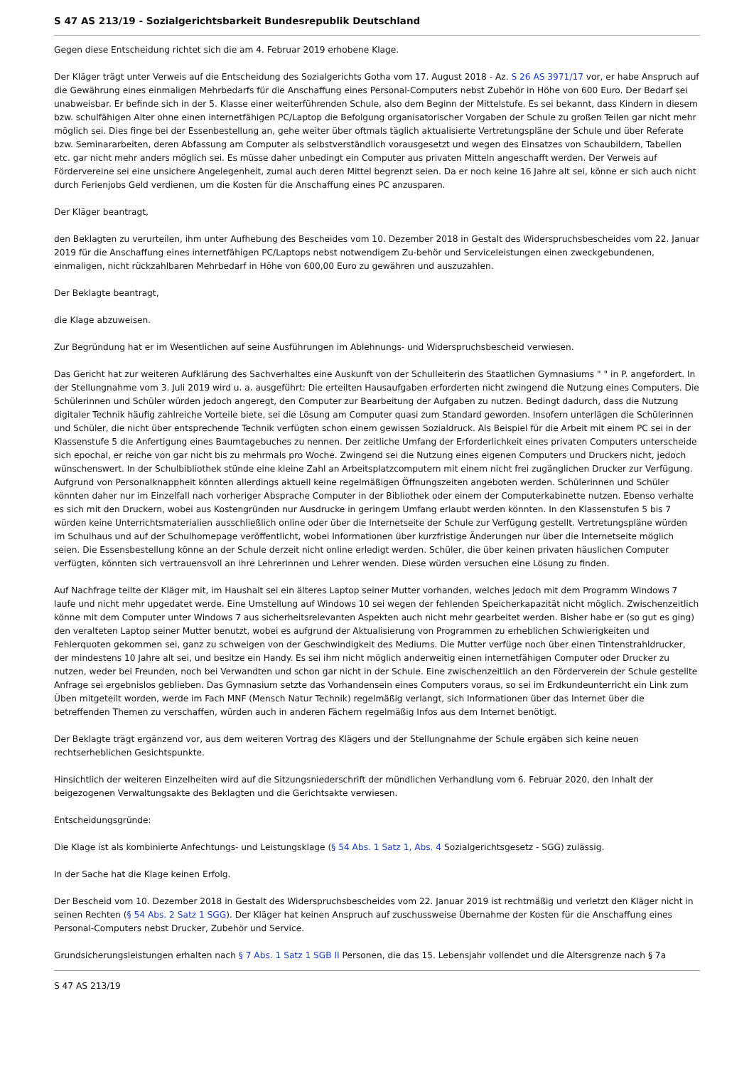S 47 AS 213/19 - Sozialgerichtsbarkeit Bundesrepublik Deutschland
Gegen diese Entscheidung richtet sich die am 4. Februar 2019 erhobene Klage.
Der Kläger trägt unter Verweis auf die Entscheidung des Sozialgerichts Gotha vom 17. August 2018 - Az. S 26 AS 3971/17 vor, er habe Anspruch auf die Gewährung eines einmaligen Mehrbedarfs für die Anschaffung eines Personal-Computers nebst Zubehör in Höhe von 600 Euro. Der Bedarf sei unabweisbar. Er befinde sich in der 5. Klasse einer weiterführenden Schule, also dem Beginn der Mittelstufe. Es sei bekannt, dass Kindern in diesem bzw. schulfähigen Alter ohne einen internetfähigen PC/Laptop die Befolgung organisatorischer Vorgaben der Schule zu großen Teilen gar nicht mehr möglich sei. Dies finge bei der Essenbestellung an, gehe weiter über oftmals täglich aktualisierte Vertretungspläne der Schule und über Referate bzw. Seminararbeiten, deren Abfassung am Computer als selbstverständlich vorausgesetzt und wegen des Einsatzes von Schaubildern, Tabellen etc. gar nicht mehr anders möglich sei. Es müsse daher unbedingt ein Computer aus privaten Mitteln angeschafft werden. Der Verweis auf Fördervereine sei eine unsichere Angelegenheit, zumal auch deren Mittel begrenzt seien. Da er noch keine 16 Jahre alt sei, könne er sich auch nicht durch Ferienjobs Geld verdienen, um die Kosten für die Anschaffung eines PC anzusparen.
Der Kläger beantragt,
den Beklagten zu verurteilen, ihm unter Aufhebung des Bescheides vom 10. Dezember 2018 in Gestalt des Widerspruchsbescheides vom 22. Januar 2019 für die Anschaffung eines internetfähigen PC/Laptops nebst notwendigem Zu-behör und Serviceleistungen einen zweckgebundenen, einmaligen, nicht rückzahlbaren Mehrbedarf in Höhe von 600,00 Euro zu gewähren und auszuzahlen.
Der Beklagte beantragt,
die Klage abzuweisen.
Zur Begründung hat er im Wesentlichen auf seine Ausführungen im Ablehnungs- und Widerspruchsbescheid verwiesen.
Das Gericht hat zur weiteren Aufklärung des Sachverhaltes eine Auskunft von der Schulleiterin des Staatlichen Gymnasiums " " in P. angefordert. In der Stellungnahme vom 3. Juli 2019 wird u. a. ausgeführt: Die erteilten Hausaufgaben erforderten nicht zwingend die Nutzung eines Computers. Die Schülerinnen und Schüler würden jedoch angeregt, den Computer zur Bearbeitung der Aufgaben zu nutzen. Bedingt dadurch, dass die Nutzung digitaler Technik häufig zahlreiche Vorteile biete, sei die Lösung am Computer quasi zum Standard geworden. Insofern unterlägen die Schülerinnen und Schüler, die nicht über entsprechende Technik verfügten schon einem gewissen Sozialdruck. Als Beispiel für die Arbeit mit einem PC sei in der Klassenstufe 5 die Anfertigung eines Baumtagebuches zu nennen. Der zeitliche Umfang der Erforderlichkeit eines privaten Computers unterscheide sich epochal, er reiche von gar nicht bis zu mehrmals pro Woche. Zwingend sei die Nutzung eines eigenen Computers und Druckers nicht, jedoch wünschenswert. In der Schulbibliothek stünde eine kleine Zahl an Arbeitsplatzcomputern mit einem nicht frei zugänglichen Drucker zur Verfügung. Aufgrund von Personalknappheit könnten allerdings aktuell keine regelmäßigen Öffnungszeiten angeboten werden. Schülerinnen und Schüler könnten daher nur im Einzelfall nach vorheriger Absprache Computer in der Bibliothek oder einem der Computerkabinette nutzen. Ebenso verhalte es sich mit den Druckern, wobei aus Kostengründen nur Ausdrucke in geringem Umfang erlaubt werden könnten. In den Klassenstufen 5 bis 7 würden keine Unterrichtsmaterialien ausschließlich online oder über die Internetseite der Schule zur Verfügung gestellt. Vertretungspläne würden im Schulhaus und auf der Schulhomepage veröffentlicht, wobei Informationen über kurzfristige Änderungen nur über die Internetseite möglich seien. Die Essensbestellung könne an der Schule derzeit nicht online erledigt werden. Schüler, die über keinen privaten häuslichen Computer verfügten, könnten sich vertrauensvoll an ihre Lehrerinnen und Lehrer wenden. Diese würden versuchen eine Lösung zu finden.
Auf Nachfrage teilte der Kläger mit, im Haushalt sei ein älteres Laptop seiner Mutter vorhanden, welches jedoch mit dem Programm Windows 7 laufe und nicht mehr upgedatet werde. Eine Umstellung auf Windows 10 sei wegen der fehlenden Speicherkapazität nicht möglich. Zwischenzeitlich könne mit dem Computer unter Windows 7 aus sicherheitsrelevanten Aspekten auch nicht mehr gearbeitet werden. Bisher habe er (so gut es ging) den veralteten Laptop seiner Mutter benutzt, wobei es aufgrund der Aktualisierung von Programmen zu erheblichen Schwierigkeiten und Fehlerquoten gekommen sei, ganz zu schweigen von der Geschwindigkeit des Mediums. Die Mutter verfüge noch über einen Tintenstrahldrucker, der mindestens 10 Jahre alt sei, und besitze ein Handy. Es sei ihm nicht möglich anderweitig einen internetfähigen Computer oder Drucker zu nutzen, weder bei Freunden, noch bei Verwandten und schon gar nicht in der Schule. Eine zwischenzeitlich an den Förderverein der Schule gestellte Anfrage sei ergebnislos geblieben. Das Gymnasium setzte das Vorhandensein eines Computers voraus, so sei im Erdkundeunterricht ein Link zum Üben mitgeteilt worden, werde im Fach MNF (Mensch Natur Technik) regelmäßig verlangt, sich Informationen über das Internet über die betreffenden Themen zu verschaffen, würden auch in anderen Fächern regelmäßig Infos aus dem Internet benötigt.
Der Beklagte trägt ergänzend vor, aus dem weiteren Vortrag des Klägers und der Stellungnahme der Schule ergäben sich keine neuen rechtserheblichen Gesichtspunkte.
Hinsichtlich der weiteren Einzelheiten wird auf die Sitzungsniederschrift der mündlichen Verhandlung vom 6. Februar 2020, den Inhalt der beigezogenen Verwaltungsakte des Beklagten und die Gerichtsakte verwiesen.
Entscheidungsgründe:
Die Klage ist als kombinierte Anfechtungs- und Leistungsklage (§ 54 Abs. 1 Satz 1, Abs. 4 Sozialgerichtsgesetz - SGG) zulässig.
In der Sache hat die Klage keinen Erfolg.
Der Bescheid vom 10. Dezember 2018 in Gestalt des Widerspruchsbescheides vom 22. Januar 2019 ist rechtmäßig und verletzt den Kläger nicht in seinen Rechten (§ 54 Abs. 2 Satz 1 SGG). Der Kläger hat keinen Anspruch auf zuschussweise Übernahme der Kosten für die Anschaffung eines Personal-Computers nebst Drucker, Zubehör und Service.
Grundsicherungsleistungen erhalten nach § 7 Abs. 1 Satz 1 SGB II Personen, die das 15. Lebensjahr vollendet und die Altersgrenze nach § 7a
S 47 AS 213/19